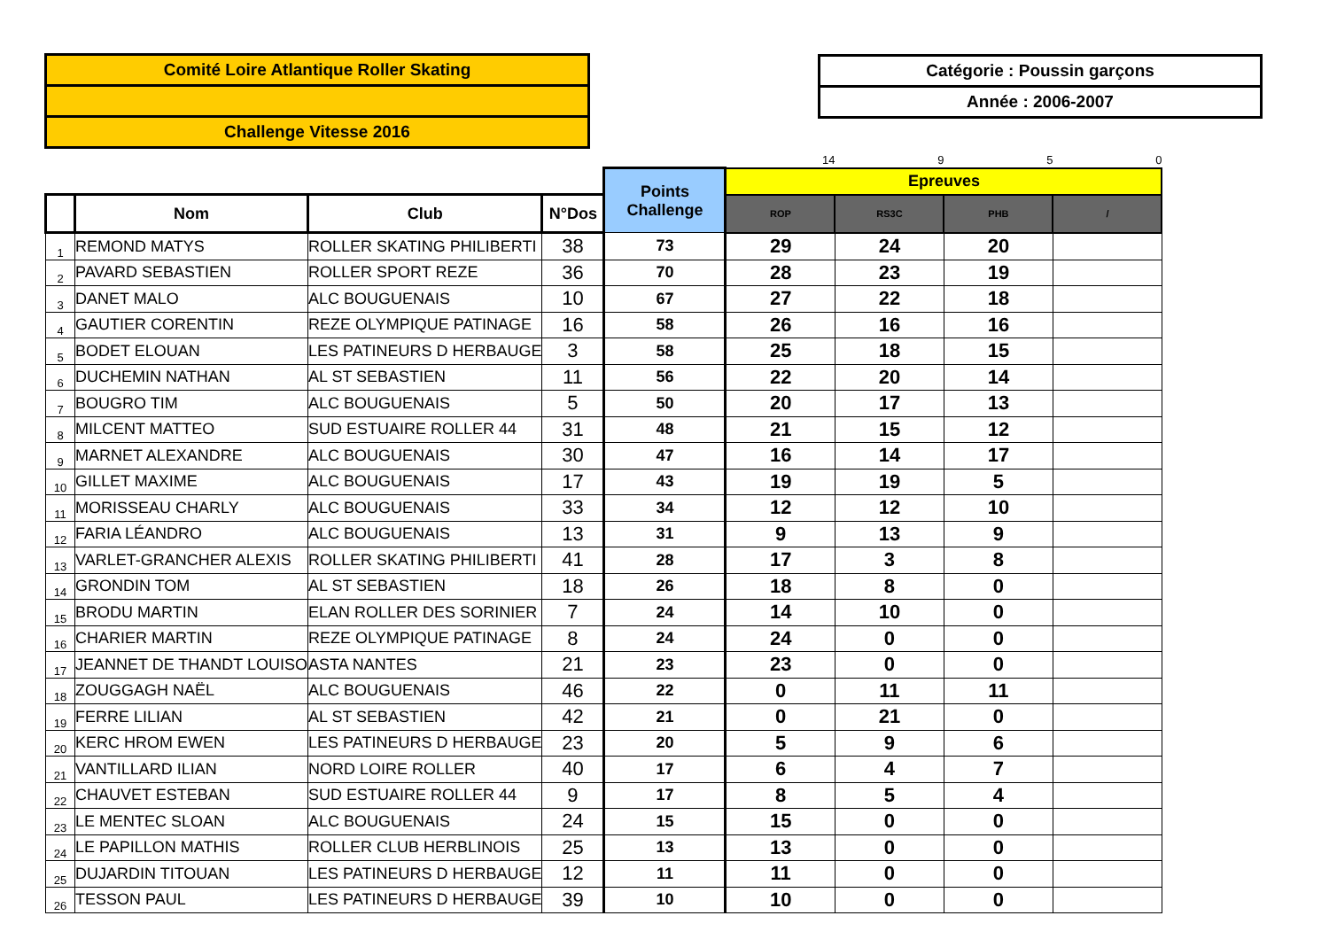Comité Loire Atlantique Roller Skating
Challenge Vitesse 2016
Catégorie : Poussin garçons
Année : 2006-2007
| | | | | | 14 | 9 | 5 | 0 |
| | | | | Points Challenge | Epreuves | | | |
| | Nom | Club | N°Dos | | ROP | RS3C | PHB | / |
| 1 | REMOND MATYS | ROLLER SKATING PHILIBERTI | 38 | 73 | 29 | 24 | 20 | |
| 2 | PAVARD SEBASTIEN | ROLLER SPORT REZE | 36 | 70 | 28 | 23 | 19 | |
| 3 | DANET MALO | ALC BOUGUENAIS | 10 | 67 | 27 | 22 | 18 | |
| 4 | GAUTIER CORENTIN | REZE OLYMPIQUE PATINAGE | 16 | 58 | 26 | 16 | 16 | |
| 5 | BODET ELOUAN | LES PATINEURS D HERBAUGE | 3 | 58 | 25 | 18 | 15 | |
| 6 | DUCHEMIN NATHAN | AL ST SEBASTIEN | 11 | 56 | 22 | 20 | 14 | |
| 7 | BOUGRO TIM | ALC BOUGUENAIS | 5 | 50 | 20 | 17 | 13 | |
| 8 | MILCENT MATTEO | SUD ESTUAIRE ROLLER 44 | 31 | 48 | 21 | 15 | 12 | |
| 9 | MARNET ALEXANDRE | ALC BOUGUENAIS | 30 | 47 | 16 | 14 | 17 | |
| 10 | GILLET MAXIME | ALC BOUGUENAIS | 17 | 43 | 19 | 19 | 5 | |
| 11 | MORISSEAU CHARLY | ALC BOUGUENAIS | 33 | 34 | 12 | 12 | 10 | |
| 12 | FARIA LÉANDRO | ALC BOUGUENAIS | 13 | 31 | 9 | 13 | 9 | |
| 13 | VARLET-GRANCHER ALEXIS | ROLLER SKATING PHILIBERTI | 41 | 28 | 17 | 3 | 8 | |
| 14 | GRONDIN TOM | AL ST SEBASTIEN | 18 | 26 | 18 | 8 | 0 | |
| 15 | BRODU MARTIN | ELAN ROLLER DES SORINIER | 7 | 24 | 14 | 10 | 0 | |
| 16 | CHARIER MARTIN | REZE OLYMPIQUE PATINAGE | 8 | 24 | 24 | 0 | 0 | |
| 17 | JEANNET DE THANDT LOUISO | ASTA NANTES | 21 | 23 | 23 | 0 | 0 | |
| 18 | ZOUGGAGH NAËL | ALC BOUGUENAIS | 46 | 22 | 0 | 11 | 11 | |
| 19 | FERRE LILIAN | AL ST SEBASTIEN | 42 | 21 | 0 | 21 | 0 | |
| 20 | KERC HROM EWEN | LES PATINEURS D HERBAUGE | 23 | 20 | 5 | 9 | 6 | |
| 21 | VANTILLARD ILIAN | NORD LOIRE ROLLER | 40 | 17 | 6 | 4 | 7 | |
| 22 | CHAUVET ESTEBAN | SUD ESTUAIRE ROLLER 44 | 9 | 17 | 8 | 5 | 4 | |
| 23 | LE MENTEC SLOAN | ALC BOUGUENAIS | 24 | 15 | 15 | 0 | 0 | |
| 24 | LE PAPILLON MATHIS | ROLLER CLUB HERBLINOIS | 25 | 13 | 13 | 0 | 0 | |
| 25 | DUJARDIN TITOUAN | LES PATINEURS D HERBAUGE | 12 | 11 | 11 | 0 | 0 | |
| 26 | TESSON PAUL | LES PATINEURS D HERBAUGE | 39 | 10 | 10 | 0 | 0 | |